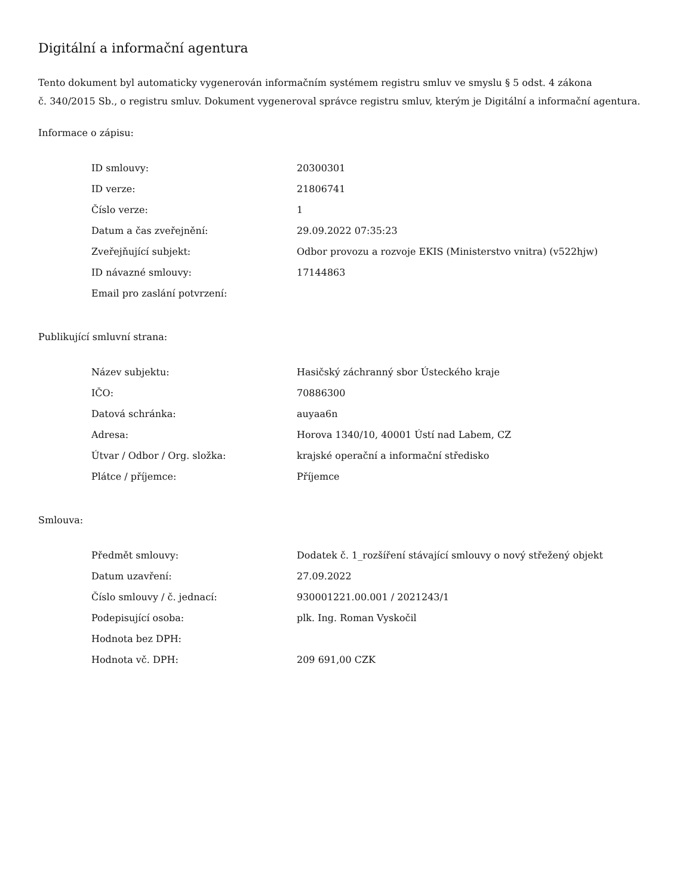Digitální a informační agentura
Tento dokument byl automaticky vygenerován informačním systémem registru smluv ve smyslu § 5 odst. 4 zákona
č. 340/2015 Sb., o registru smluv. Dokument vygeneroval správce registru smluv, kterým je Digitální a informační agentura.
Informace o zápisu:
| ID smlouvy: | 20300301 |
| ID verze: | 21806741 |
| Číslo verze: | 1 |
| Datum a čas zveřejnění: | 29.09.2022 07:35:23 |
| Zveřejňující subjekt: | Odbor provozu a rozvoje EKIS (Ministerstvo vnitra) (v522hjw) |
| ID návazné smlouvy: | 17144863 |
| Email pro zaslání potvrzení: | |
Publikující smluvní strana:
| Název subjektu: | Hasičský záchranný sbor Ústeckého kraje |
| IČO: | 70886300 |
| Datová schránka: | auyaa6n |
| Adresa: | Horova 1340/10, 40001 Ústí nad Labem, CZ |
| Útvar / Odbor / Org. složka: | krajské operační a informační středisko |
| Plátce / příjemce: | Příjemce |
Smlouva:
| Předmět smlouvy: | Dodatek č. 1_rozšíření stávající smlouvy o nový střežený objekt |
| Datum uzavření: | 27.09.2022 |
| Číslo smlouvy / č. jednací: | 930001221.00.001 / 2021243/1 |
| Podepisující osoba: | plk. Ing. Roman Vyskočil |
| Hodnota bez DPH: | |
| Hodnota vč. DPH: | 209 691,00 CZK |